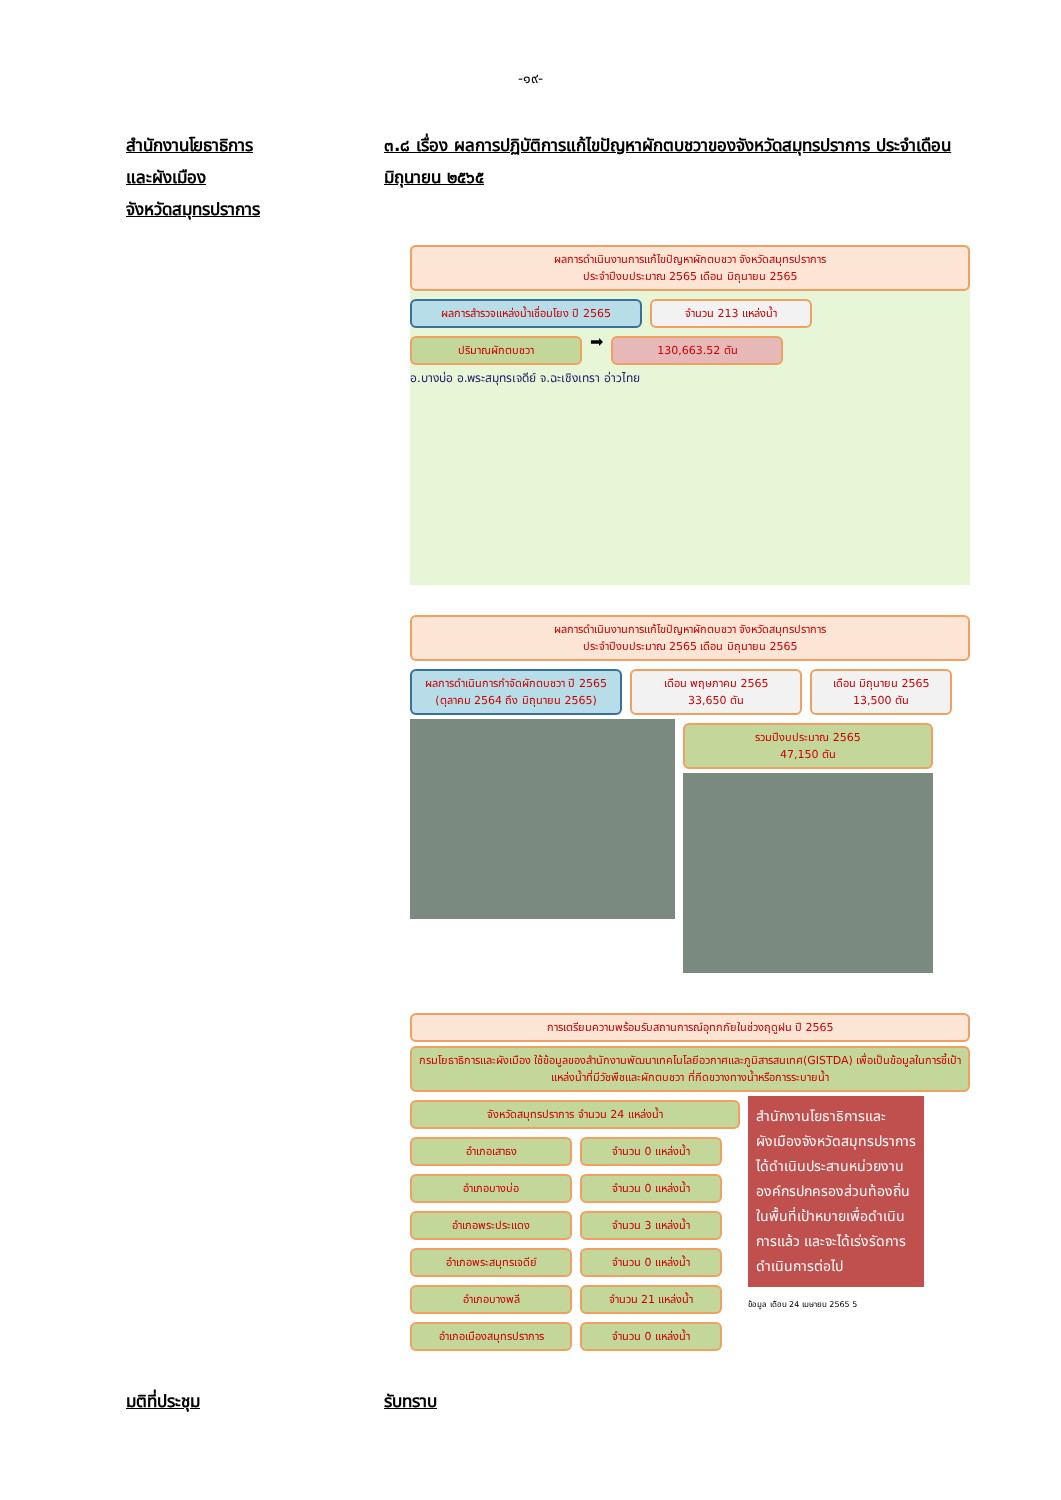-๑๙-
สำนักงานโยธาธิการ
และผังเมือง
จังหวัดสมุทรปราการ
๓.๘ เรื่อง ผลการปฏิบัติการแก้ไขปัญหาผักตบชวาของจังหวัดสมุทรปราการ ประจำเดือน มิถุนายน ๒๕๖๕
ผลการดำเนินงานการแก้ไขปัญหาผักตบชวา จังหวัดสมุทรปราการ
ประจำปีงบประมาณ 2565 เดือน มิถุนายน 2565
ผลการสำรวจแหล่งน้ำเชื่อมโยง ปี 2565
จำนวน 213 แหล่งน้ำ
ปริมาณผักตบชวา
➡
130,663.52 ตัน
อ.บางบ่อ อ.พระสมุทรเจดีย์ จ.ฉะเชิงเทรา อ่าวไทย
ผลการดำเนินงานการแก้ไขปัญหาผักตบชวา จังหวัดสมุทรปราการ
ประจำปีงบประมาณ 2565 เดือน มิถุนายน 2565
ผลการดำเนินการกำจัดผักตบชวา ปี 2565 (ตุลาคม 2564 ถึง มิถุนายน 2565)
เดือน พฤษภาคม 2565
33,650 ตัน
เดือน มิถุนายน 2565
13,500 ตัน
รวมปีงบประมาณ 2565
47,150 ตัน
การเตรียมความพร้อมรับสถานการณ์อุทกภัยในช่วงฤดูฝน ปี 2565
กรมโยธาธิการและผังเมือง ใช้ข้อมูลของสำนักงานพัฒนาเทคโนโลยีอวกาศและภูมิสารสนเทศ(GISTDA) เพื่อเป็นข้อมูลในการชี้เป้าแหล่งน้ำที่มีวัชพืชและผักตบชวา ที่กีดขวางทางน้ำหรือการระบายน้ำ
จังหวัดสมุทรปราการ จำนวน 24 แหล่งน้ำ
อำเภอเสาธง จำนวน 0 แหล่งน้ำ
อำเภอบางบ่อ จำนวน 0 แหล่งน้ำ
อำเภอพระประแดง จำนวน 3 แหล่งน้ำ
อำเภอพระสมุทรเจดีย์ จำนวน 0 แหล่งน้ำ
อำเภอบางพลี จำนวน 21 แหล่งน้ำ
อำเภอเมืองสมุทรปราการ จำนวน 0 แหล่งน้ำ
สำนักงานโยธาธิการและผังเมืองจังหวัดสมุทรปราการ ได้ดำเนินประสานหน่วยงานองค์กรปกครองส่วนท้องถิ่นในพื้นที่เป้าหมายเพื่อดำเนินการแล้ว และจะได้เร่งรัดการดำเนินการต่อไป
ข้อมูล เดือน 24 เมษายน 2565 5
มติที่ประชุม รับทราบ